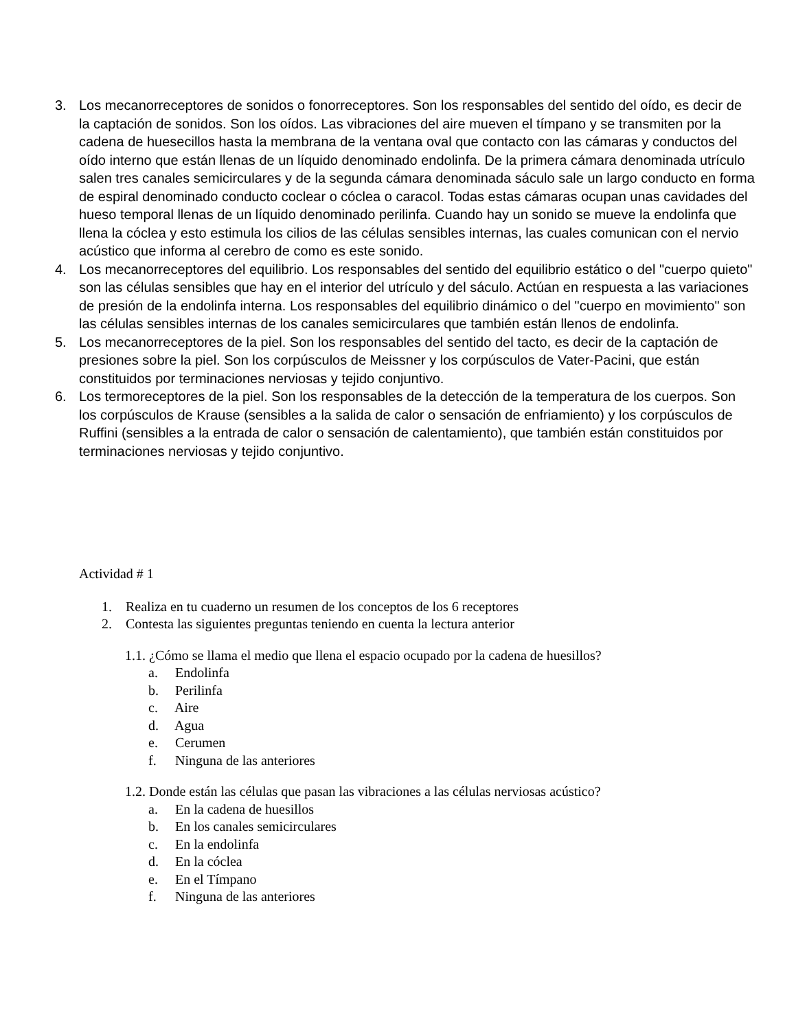3. Los mecanorreceptores de sonidos o fonorreceptores. Son los responsables del sentido del oído, es decir de la captación de sonidos. Son los oídos. Las vibraciones del aire mueven el tímpano y se transmiten por la cadena de huesecillos hasta la membrana de la ventana oval que contacto con las cámaras y conductos del oído interno que están llenas de un líquido denominado endolinfa. De la primera cámara denominada utrículo salen tres canales semicirculares y de la segunda cámara denominada sáculo sale un largo conducto en forma de espiral denominado conducto coclear o cóclea o caracol. Todas estas cámaras ocupan unas cavidades del hueso temporal llenas de un líquido denominado perilinfa. Cuando hay un sonido se mueve la endolinfa que llena la cóclea y esto estimula los cilios de las células sensibles internas, las cuales comunican con el nervio acústico que informa al cerebro de como es este sonido.
4. Los mecanorreceptores del equilibrio. Los responsables del sentido del equilibrio estático o del "cuerpo quieto" son las células sensibles que hay en el interior del utrículo y del sáculo. Actúan en respuesta a las variaciones de presión de la endolinfa interna. Los responsables del equilibrio dinámico o del "cuerpo en movimiento" son las células sensibles internas de los canales semicirculares que también están llenos de endolinfa.
5. Los mecanorreceptores de la piel. Son los responsables del sentido del tacto, es decir de la captación de presiones sobre la piel. Son los corpúsculos de Meissner y los corpúsculos de Vater-Pacini, que están constituidos por terminaciones nerviosas y tejido conjuntivo.
6. Los termoreceptores de la piel. Son los responsables de la detección de la temperatura de los cuerpos. Son los corpúsculos de Krause (sensibles a la salida de calor o sensación de enfriamiento) y los corpúsculos de Ruffini (sensibles a la entrada de calor o sensación de calentamiento), que también están constituidos por terminaciones nerviosas y tejido conjuntivo.
Actividad # 1
1. Realiza en tu cuaderno un resumen de los conceptos de los 6 receptores
2. Contesta las siguientes preguntas teniendo en cuenta la lectura anterior
1.1. ¿Cómo se llama el medio que llena el espacio ocupado por la cadena de huesillos?
a. Endolinfa
b. Perilinfa
c. Aire
d. Agua
e. Cerumen
f. Ninguna de las anteriores
1.2. Donde están las células que pasan las vibraciones a las células nerviosas acústico?
a. En la cadena de huesillos
b. En los canales semicirculares
c. En la endolinfa
d. En la cóclea
e. En el Tímpano
f. Ninguna de las anteriores